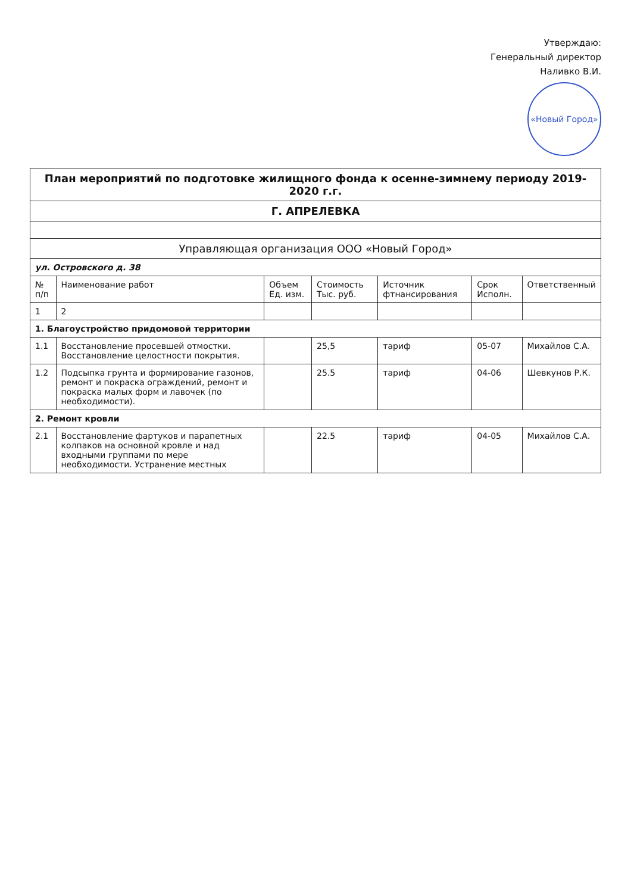Утверждаю:
Генеральный директор
Наливко В.И.
«Новый Город»
| План мероприятий по подготовке жилищного фонда к осенне-зимнему периоду 2019-2020 г.г. | | | | | | |
| Г. АПРЕЛЕВКА | | | | | | |
| Управляющая организация ООО «Новый Город» | | | | | | |
| ул. Островского д. 38 | | | | | | |
| № п/п | Наименование работ | Объем Ед. изм. | Стоимость Тыс. руб. | Источник фтнансирования | Срок Исполн. | Ответственный |
| 1 | 2 | | | | | |
| 1. Благоустройство придомовой территории | | | | | | |
| 1.1 | Восстановление просевшей отмостки. Восстановление целостности покрытия. | | 25,5 | тариф | 05-07 | Михайлов С.А. |
| 1.2 | Подсыпка грунта и формирование газонов, ремонт и покраска ограждений, ремонт и покраска малых форм и лавочек (по необходимости). | | 25.5 | тариф | 04-06 | Шевкунов Р.К. |
| 2. Ремонт кровли | | | | | | |
| 2.1 | Восстановление фартуков и парапетных колпаков на основной кровле и над входными группами по мере необходимости. Устранение местных | | 22.5 | тариф | 04-05 | Михайлов С.А. |